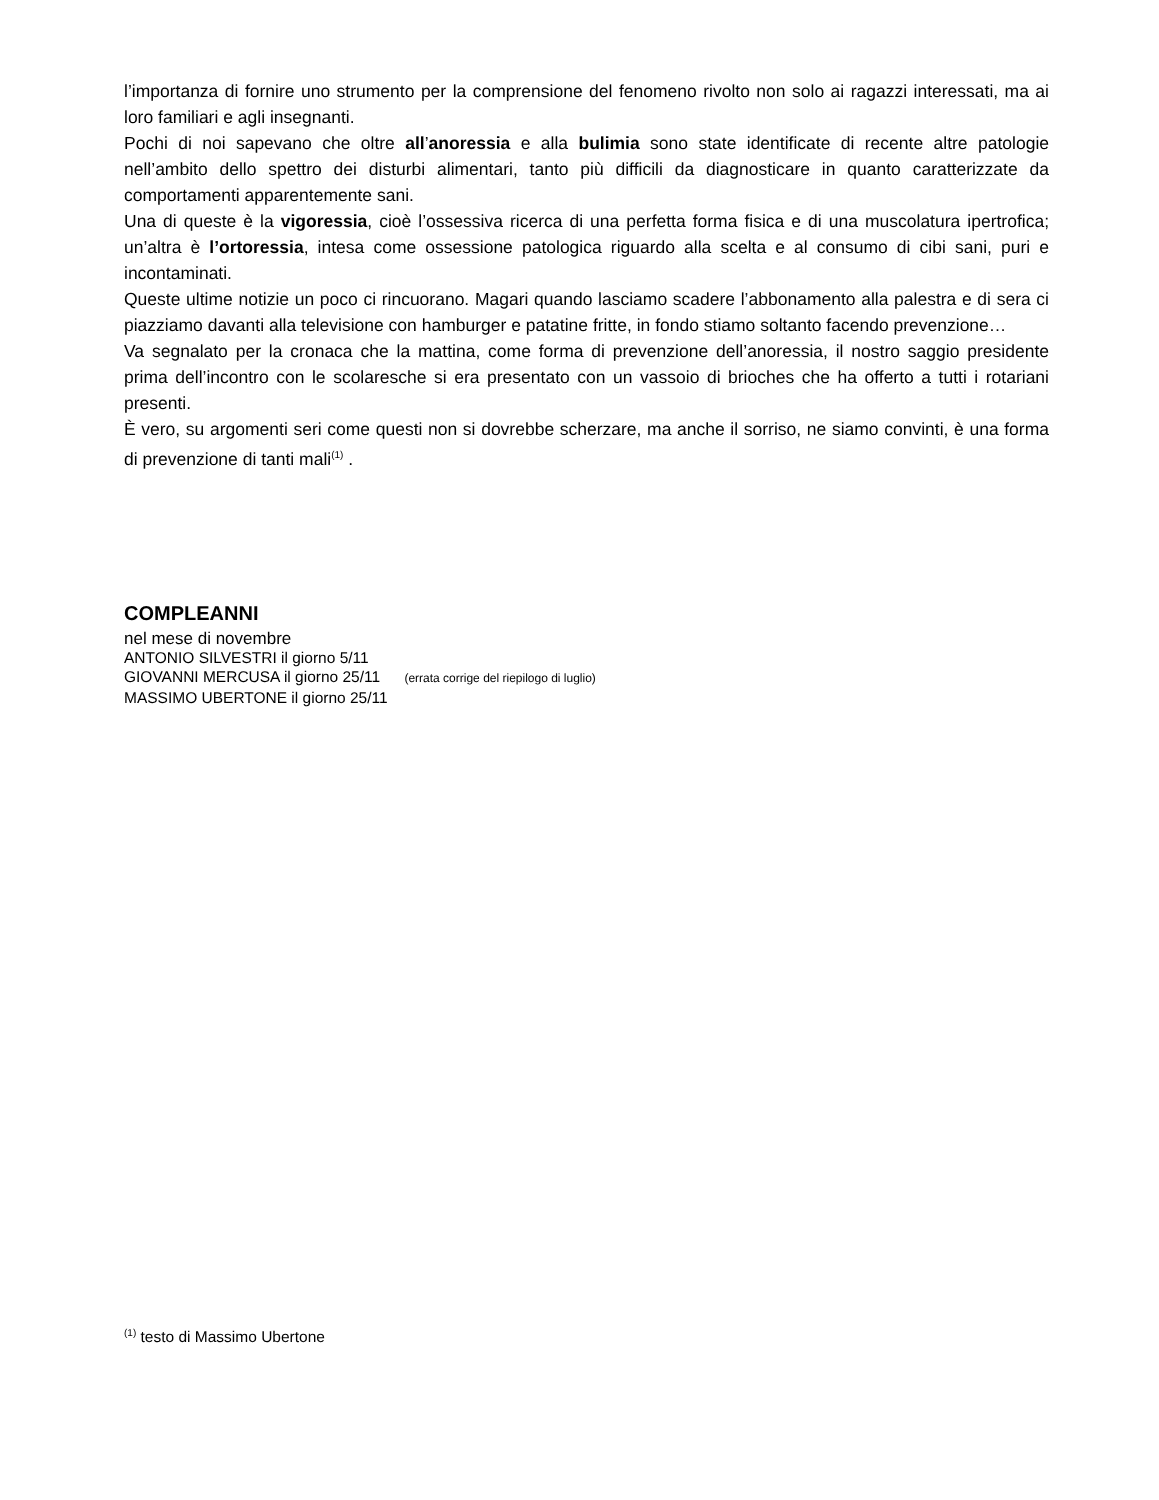l’importanza di fornire uno strumento per la comprensione del fenomeno rivolto non solo ai ragazzi interessati, ma ai loro familiari e agli insegnanti.
Pochi di noi sapevano che oltre all’anoressia e alla bulimia sono state identificate di recente altre patologie nell’ambito dello spettro dei disturbi alimentari, tanto più difficili da diagnosticare in quanto caratterizzate da comportamenti apparentemente sani.
Una di queste è la vigoressia, cioè l’ossessiva ricerca di una perfetta forma fisica e di una muscolatura ipertrofica; un’altra è l’ortoressia, intesa come ossessione patologica riguardo alla scelta e al consumo di cibi sani, puri e incontaminati.
Queste ultime notizie un poco ci rincuorano. Magari quando lasciamo scadere l’abbonamento alla palestra e di sera ci piazziamo davanti alla televisione con hamburger e patatine fritte, in fondo stiamo soltanto facendo prevenzione…
Va segnalato per la cronaca che la mattina, come forma di prevenzione dell’anoressia, il nostro saggio presidente prima dell’incontro con le scolaresche si era presentato con un vassoio di brioches che ha offerto a tutti i rotariani presenti.
È vero, su argomenti seri come questi non si dovrebbe scherzare, ma anche il sorriso, ne siamo convinti, è una forma di prevenzione di tanti mali<sup>(1)</sup> .
COMPLEANNI
nel mese di novembre
ANTONIO SILVESTRI il giorno 5/11
GIOVANNI MERCUSA il giorno 25/11 (errata corrige del riepilogo di luglio)
MASSIMO UBERTONE il giorno 25/11
<sup>(1)</sup> testo di Massimo Ubertone